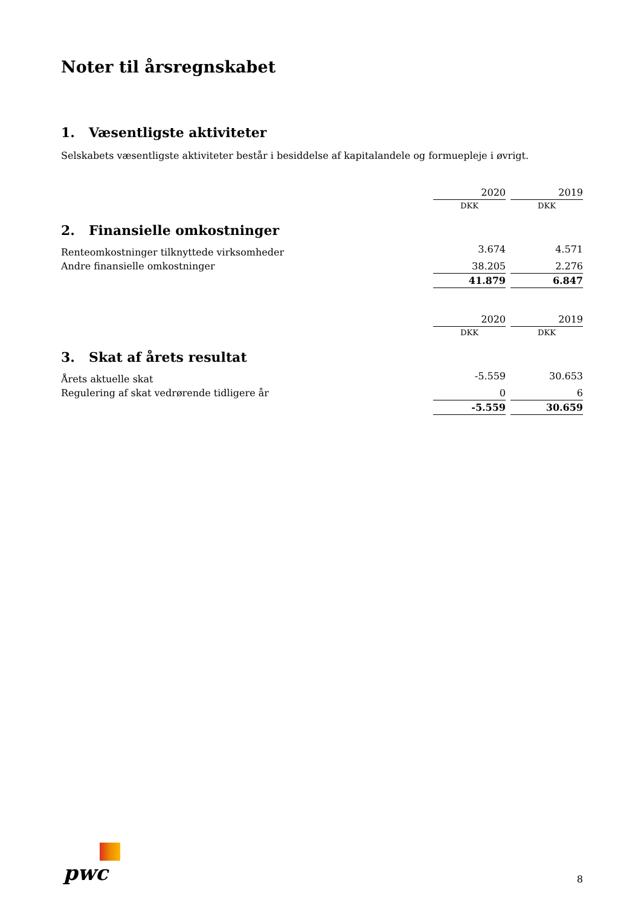Noter til årsregnskabet
1. Væsentligste aktiviteter
Selskabets væsentligste aktiviteter består i besiddelse af kapitalandele og formuepleje i øvrigt.
| | 2020 | | 2019 |
| | DKK | | DKK |
| 2. Finansielle omkostninger | | | |
| Renteomkostninger tilknyttede virksomheder | 3.674 | | 4.571 |
| Andre finansielle omkostninger | 38.205 | | 2.276 |
| | 41.879 | | 6.847 |
| | 2020 | | 2019 |
| | DKK | | DKK |
| 3. Skat af årets resultat | | | |
| Årets aktuelle skat | -5.559 | | 30.653 |
| Regulering af skat vedrørende tidligere år | 0 | | 6 |
| | -5.559 | | 30.659 |
pwc
8